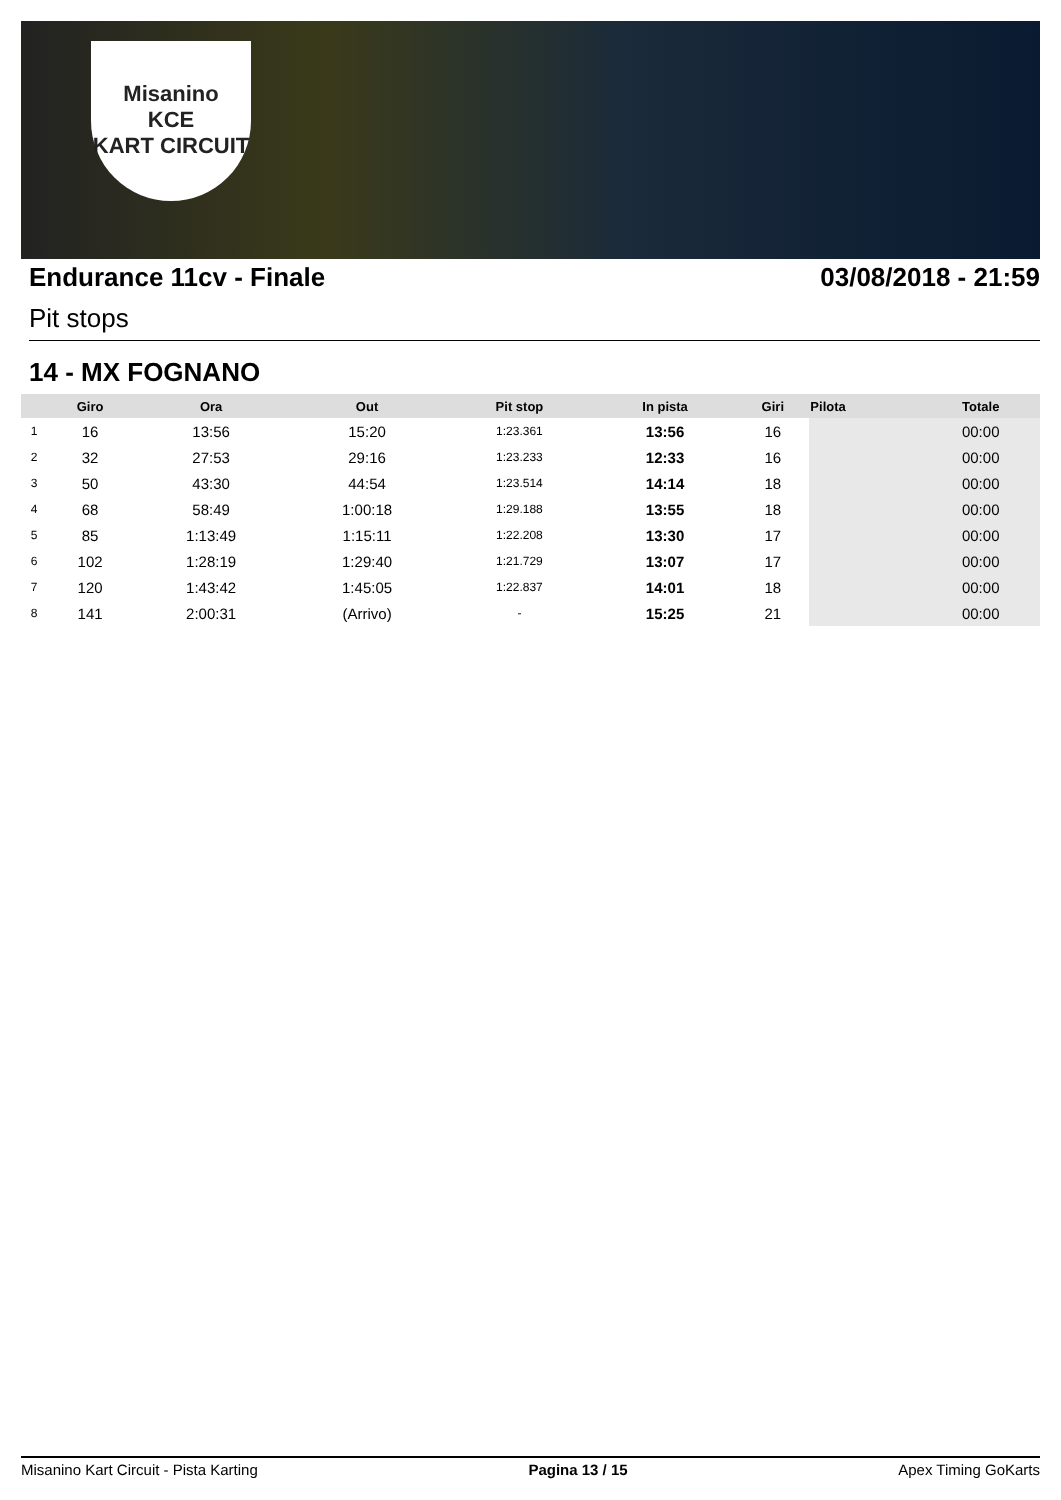Misanino
KCE
KART CIRCUIT
Endurance 11cv - Finale 03/08/2018 - 21:59
Pit stops
14 - MX FOGNANO
| | Giro | Ora | Out | Pit stop | In pista | Giri | Pilota | Totale |
| --- | --- | --- | --- | --- | --- | --- | --- | --- |
| 1 | 16 | 13:56 | 15:20 | 1:23.361 | 13:56 | 16 | | 00:00 |
| 2 | 32 | 27:53 | 29:16 | 1:23.233 | 12:33 | 16 | | 00:00 |
| 3 | 50 | 43:30 | 44:54 | 1:23.514 | 14:14 | 18 | | 00:00 |
| 4 | 68 | 58:49 | 1:00:18 | 1:29.188 | 13:55 | 18 | | 00:00 |
| 5 | 85 | 1:13:49 | 1:15:11 | 1:22.208 | 13:30 | 17 | | 00:00 |
| 6 | 102 | 1:28:19 | 1:29:40 | 1:21.729 | 13:07 | 17 | | 00:00 |
| 7 | 120 | 1:43:42 | 1:45:05 | 1:22.837 | 14:01 | 18 | | 00:00 |
| 8 | 141 | 2:00:31 | (Arrivo) | - | 15:25 | 21 | | 00:00 |
Misanino Kart Circuit - Pista Karting Pagina 13 / 15 Apex Timing GoKarts